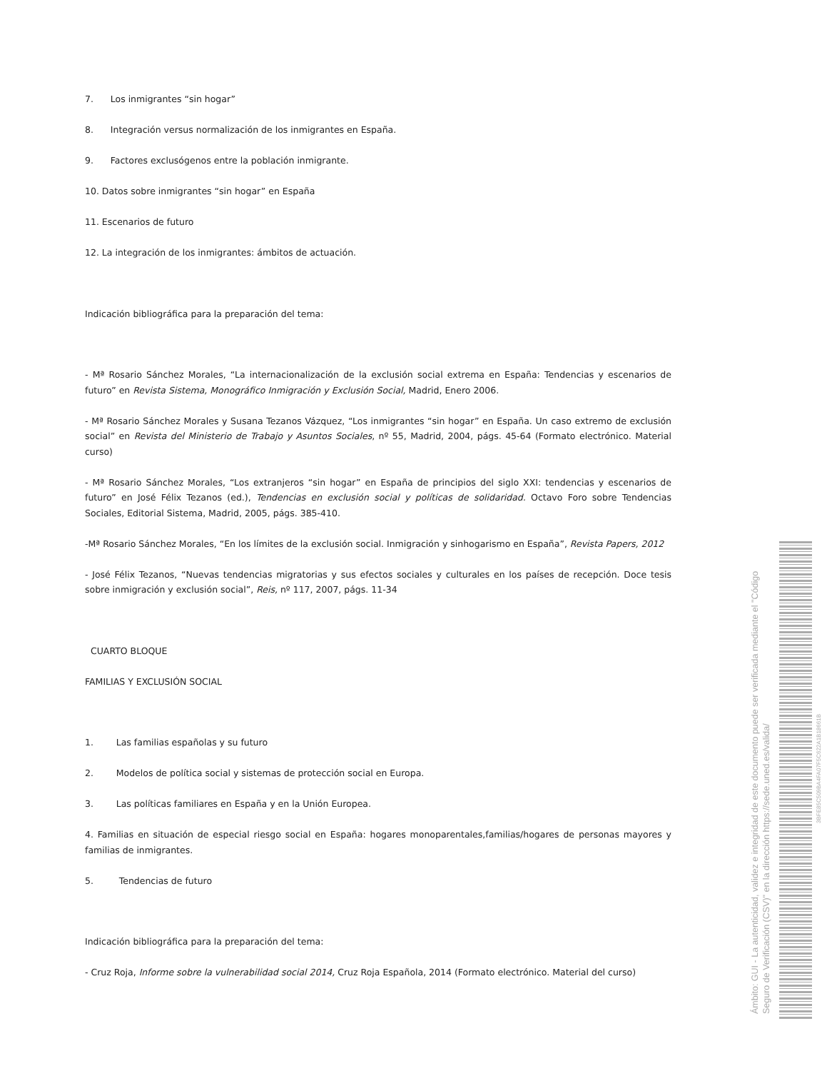7. Los inmigrantes “sin hogar”
8. Integración versus normalización de los inmigrantes en España.
9. Factores exclusógenos entre la población inmigrante.
10. Datos sobre inmigrantes “sin hogar” en España
11. Escenarios de futuro
12. La integración de los inmigrantes: ámbitos de actuación.
Indicación bibliográfica para la preparación del tema:
- Mª Rosario Sánchez Morales, “La internacionalización de la exclusión social extrema en España: Tendencias y escenarios de futuro” en Revista Sistema, Monográfico Inmigración y Exclusión Social, Madrid, Enero 2006.
- Mª Rosario Sánchez Morales y Susana Tezanos Vázquez, “Los inmigrantes “sin hogar” en España. Un caso extremo de exclusión social” en Revista del Ministerio de Trabajo y Asuntos Sociales, nº 55, Madrid, 2004, págs. 45-64 (Formato electrónico. Material curso)
- Mª Rosario Sánchez Morales, “Los extranjeros “sin hogar” en España de principios del siglo XXI: tendencias y escenarios de futuro” en José Félix Tezanos (ed.), Tendencias en exclusión social y políticas de solidaridad. Octavo Foro sobre Tendencias Sociales, Editorial Sistema, Madrid, 2005, págs. 385-410.
-Mª Rosario Sánchez Morales, “En los límites de la exclusión social. Inmigración y sinhogarismo en España”, Revista Papers, 2012
- José Félix Tezanos, “Nuevas tendencias migratorias y sus efectos sociales y culturales en los países de recepción. Doce tesis sobre inmigración y exclusión social”, Reis, nº 117, 2007, págs. 11-34
CUARTO BLOQUE
FAMILIAS Y EXCLUSIÓN SOCIAL
1. Las familias españolas y su futuro
2. Modelos de política social y sistemas de protección social en Europa.
3. Las políticas familiares en España y en la Unión Europea.
4. Familias en situación de especial riesgo social en España: hogares monoparentales,familias/hogares de personas mayores y familias de inmigrantes.
5. Tendencias de futuro
Indicación bibliográfica para la preparación del tema:
- Cruz Roja, Informe sobre la vulnerabilidad social 2014, Cruz Roja Española, 2014 (Formato electrónico. Material del curso)
Ámbito: GUI - La autenticidad, validez e integridad de este documento puede ser verificada mediante el "Código Seguro de Verificación (CSV)" en la dirección https://sede.uned.es/valida/
3BFE85C509BA4FA07F5C622A1B18661B